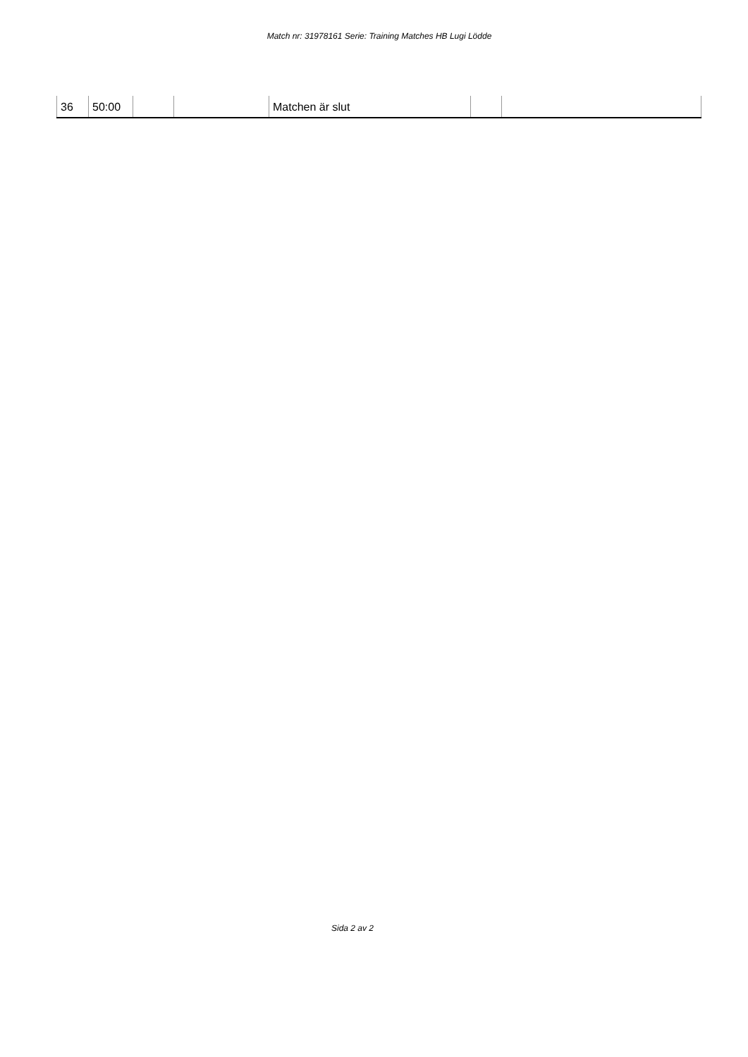Match nr: 31978161 Serie: Training Matches HB Lugi Lödde
| 36 | 50:00 | | | Matchen är slut | | |
Sida 2 av 2